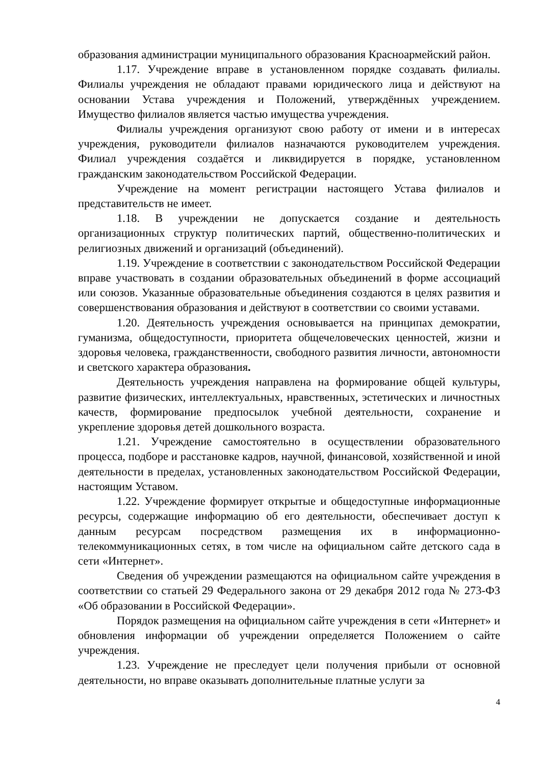образования администрации муниципального образования Красноармейский район.
1.17. Учреждение вправе в установленном порядке создавать филиалы. Филиалы учреждения не обладают правами юридического лица и действуют на основании Устава учреждения и Положений, утверждённых учреждением. Имущество филиалов является частью имущества учреждения.
Филиалы учреждения организуют свою работу от имени и в интересах учреждения, руководители филиалов назначаются руководителем учреждения. Филиал учреждения создаётся и ликвидируется в порядке, установленном гражданским законодательством Российской Федерации.
Учреждение на момент регистрации настоящего Устава филиалов и представительств не имеет.
1.18. В учреждении не допускается создание и деятельность организационных структур политических партий, общественно-политических и религиозных движений и организаций (объединений).
1.19. Учреждение в соответствии с законодательством Российской Федерации вправе участвовать в создании образовательных объединений в форме ассоциаций или союзов. Указанные образовательные объединения создаются в целях развития и совершенствования образования и действуют в соответствии со своими уставами.
1.20. Деятельность учреждения основывается на принципах демократии, гуманизма, общедоступности, приоритета общечеловеческих ценностей, жизни и здоровья человека, гражданственности, свободного развития личности, автономности и светского характера образования.
Деятельность учреждения направлена на формирование общей культуры, развитие физических, интеллектуальных, нравственных, эстетических и личностных качеств, формирование предпосылок учебной деятельности, сохранение и укрепление здоровья детей дошкольного возраста.
1.21. Учреждение самостоятельно в осуществлении образовательного процесса, подборе и расстановке кадров, научной, финансовой, хозяйственной и иной деятельности в пределах, установленных законодательством Российской Федерации, настоящим Уставом.
1.22. Учреждение формирует открытые и общедоступные информационные ресурсы, содержащие информацию об его деятельности, обеспечивает доступ к данным ресурсам посредством размещения их в информационно-телекоммуникационных сетях, в том числе на официальном сайте детского сада в сети «Интернет».
Сведения об учреждении размещаются на официальном сайте учреждения в соответствии со статьей 29 Федерального закона от 29 декабря 2012 года № 273-ФЗ «Об образовании в Российской Федерации».
Порядок размещения на официальном сайте учреждения в сети «Интернет» и обновления информации об учреждении определяется Положением о сайте учреждения.
1.23. Учреждение не преследует цели получения прибыли от основной деятельности, но вправе оказывать дополнительные платные услуги за
4